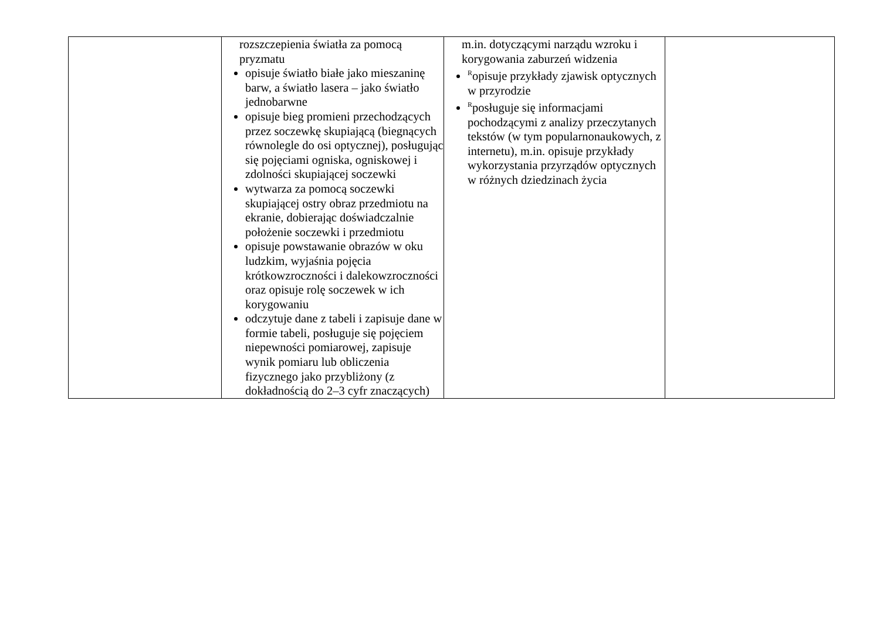| | rozszczepienia światła za pomocą pryzmatu opisuje światło białe jako mieszaninę barw, a światło lasera – jako światło jednobarwne opisuje bieg promieni przechodzących przez soczewkę skupiającą (biegnących równolegle do osi optycznej), posługując się pojęciami ogniska, ogniskowej i zdolności skupiającej soczewki wytwarza za pomocą soczewki skupiającej ostry obraz przedmiotu na ekranie, dobierając doświadczalnie położenie soczewki i przedmiotu opisuje powstawanie obrazów w oku ludzkim, wyjaśnia pojęcia krótkowzroczności i dalekowzroczności oraz opisuje rolę soczewek w ich korygowaniu odczytuje dane z tabeli i zapisuje dane w formie tabeli, posługuje się pojęciem niepewności pomiarowej, zapisuje wynik pomiaru lub obliczenia fizycznego jako przybliżony (z dokładnością do 2–3 cyfr znaczących) | m.in. dotyczącymi narządu wzroku i korygowania zaburzeń widzenia <sup>R</sup>opisuje przykłady zjawisk optycznych w przyrodzie <sup>R</sup>posługuje się informacjami pochodzącymi z analizy przeczytanych tekstów (w tym popularnonaukowych, z internetu), m.in. opisuje przykłady wykorzystania przyrządów optycznych w różnych dziedzinach życia | |